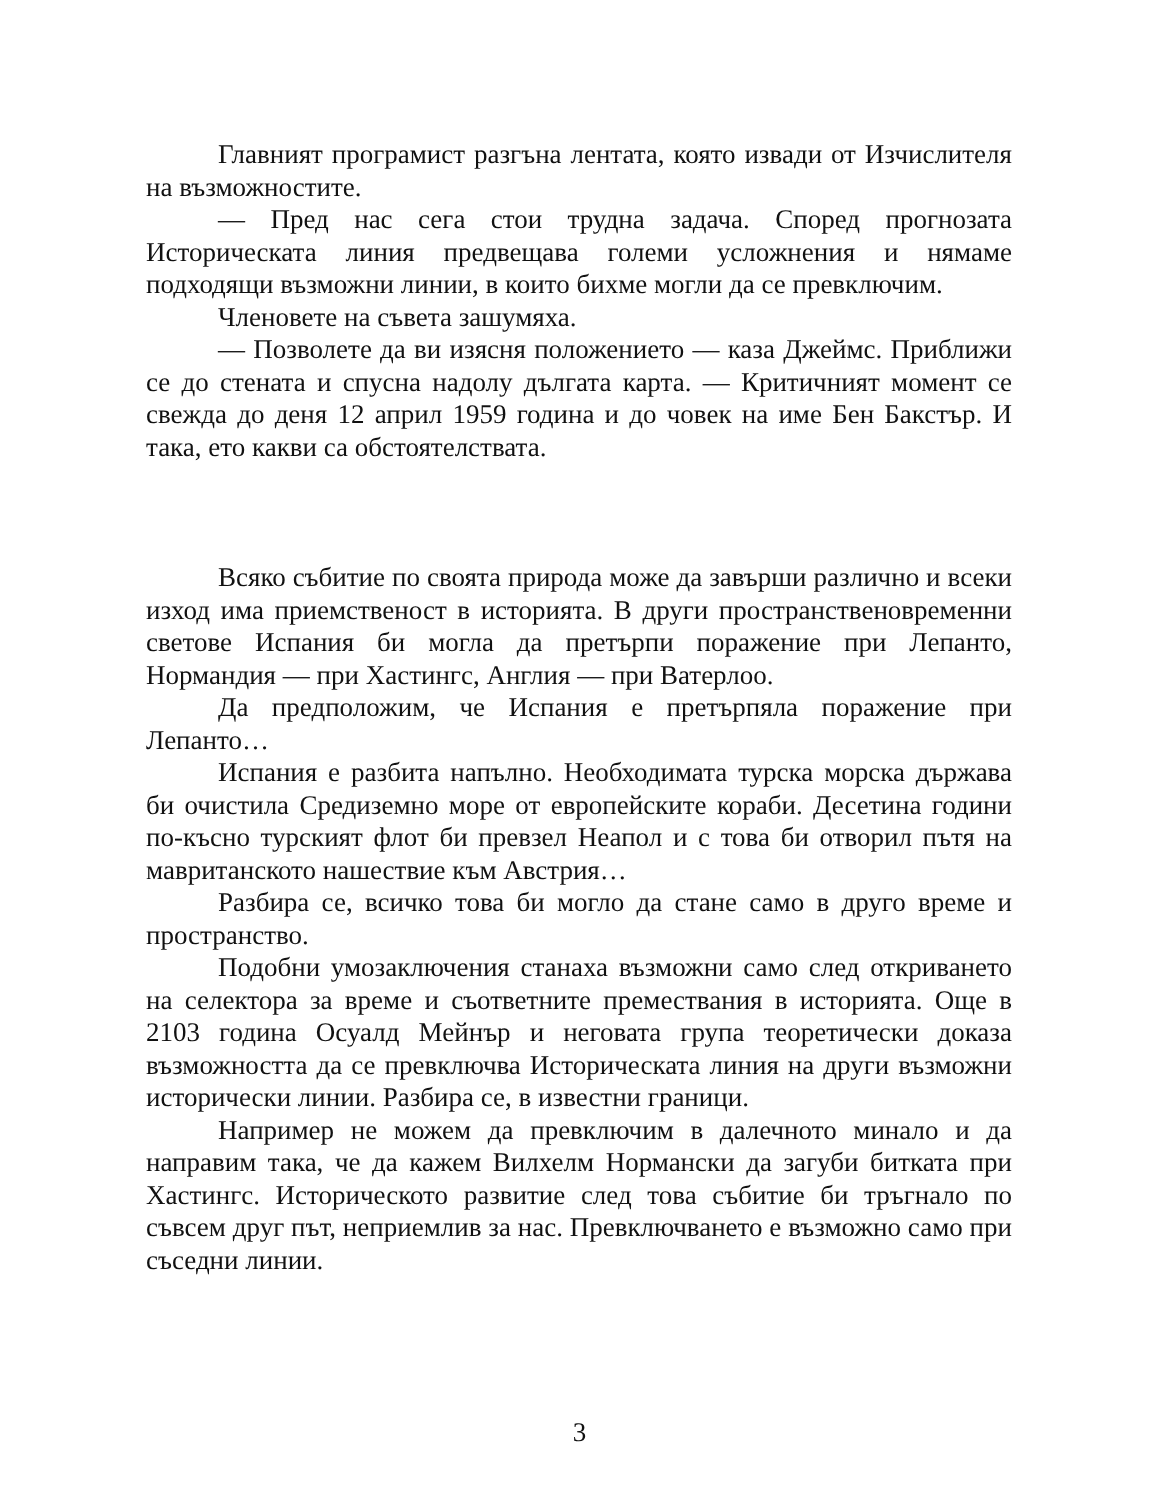Главният програмист разгъна лентата, която извади от Изчислителя на възможностите.
— Пред нас сега стои трудна задача. Според прогнозата Историческата линия предвещава големи усложнения и нямаме подходящи възможни линии, в които бихме могли да се превключим.
Членовете на съвета зашумяха.
— Позволете да ви изясня положението — каза Джеймс. Приближи се до стената и спусна надолу дългата карта. — Критичният момент се свежда до деня 12 април 1959 година и до човек на име Бен Бакстър. И така, ето какви са обстоятелствата.
Всяко събитие по своята природа може да завърши различно и всеки изход има приемственост в историята. В други пространственовременни светове Испания би могла да претърпи поражение при Лепанто, Нормандия — при Хастингс, Англия — при Ватерлоо.
Да предположим, че Испания е претърпяла поражение при Лепанто…
Испания е разбита напълно. Необходимата турска морска държава би очистила Средиземно море от европейските кораби. Десетина години по-късно турският флот би превзел Неапол и с това би отворил пътя на мавританското нашествие към Австрия…
Разбира се, всичко това би могло да стане само в друго време и пространство.
Подобни умозаключения станаха възможни само след откриването на селектора за време и съответните премествания в историята. Още в 2103 година Осуалд Мейнър и неговата група теоретически доказа възможността да се превключва Историческата линия на други възможни исторически линии. Разбира се, в известни граници.
Например не можем да превключим в далечното минало и да направим така, че да кажем Вилхелм Нормански да загуби битката при Хастингс. Историческото развитие след това събитие би тръгнало по съвсем друг път, неприемлив за нас. Превключването е възможно само при съседни линии.
3